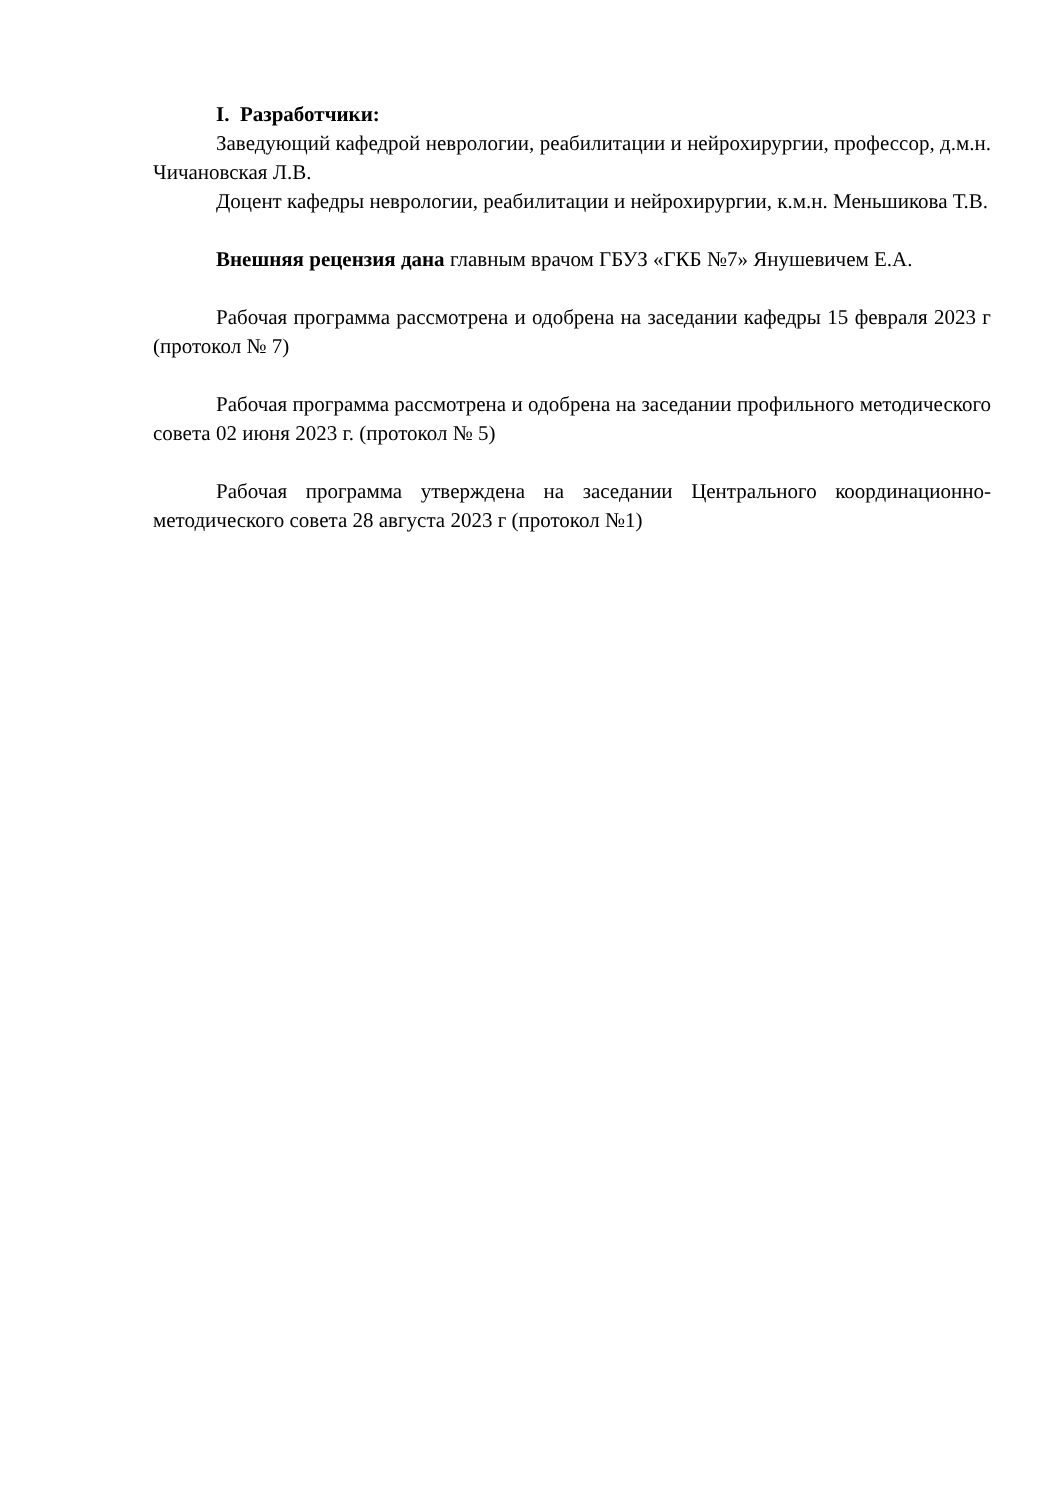I. Разработчики:
Заведующий кафедрой неврологии, реабилитации и нейрохирургии, профессор, д.м.н. Чичановская Л.В.
Доцент кафедры неврологии, реабилитации и нейрохирургии, к.м.н. Меньшикова Т.В.
Внешняя рецензия дана главным врачом ГБУЗ «ГКБ №7» Янушевичем Е.А.
Рабочая программа рассмотрена и одобрена на заседании кафедры 15 февраля 2023 г (протокол № 7)
Рабочая программа рассмотрена и одобрена на заседании профильного методического совета 02 июня 2023 г. (протокол № 5)
Рабочая программа утверждена на заседании Центрального координационно-методического совета 28 августа 2023 г (протокол №1)